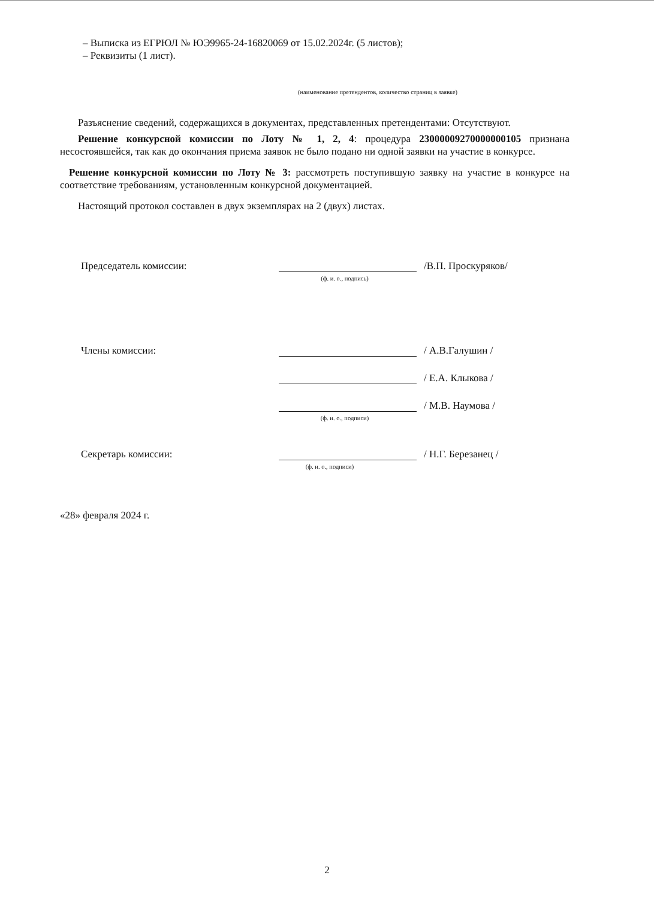– Выписка из ЕГРЮЛ № ЮЭ9965-24-16820069 от 15.02.2024г. (5 листов);
– Реквизиты (1 лист).
(наименование претендентов, количество страниц в заявке)
Разъяснение сведений, содержащихся в документах, представленных претендентами: Отсутствуют.
Решение конкурсной комиссии по Лоту № 1, 2, 4: процедура 23000009270000000105 признана несостоявшейся, так как до окончания приема заявок не было подано ни одной заявки на участие в конкурсе.
Решение конкурсной комиссии по Лоту № 3: рассмотреть поступившую заявку на участие в конкурсе на соответствие требованиям, установленным конкурсной документацией.
Настоящий протокол составлен в двух экземплярах на 2 (двух) листах.
Председатель комиссии: /В.П. Проскуряков/
(ф. и. о., подпись)
Члены комиссии: / А.В.Галушин /
/ Е.А. Клыкова /
/ М.В. Наумова /
(ф. и. о., подписи)
Секретарь комиссии: / Н.Г. Березанец /
(ф. и. о., подписи)
«28» февраля 2024 г.
2